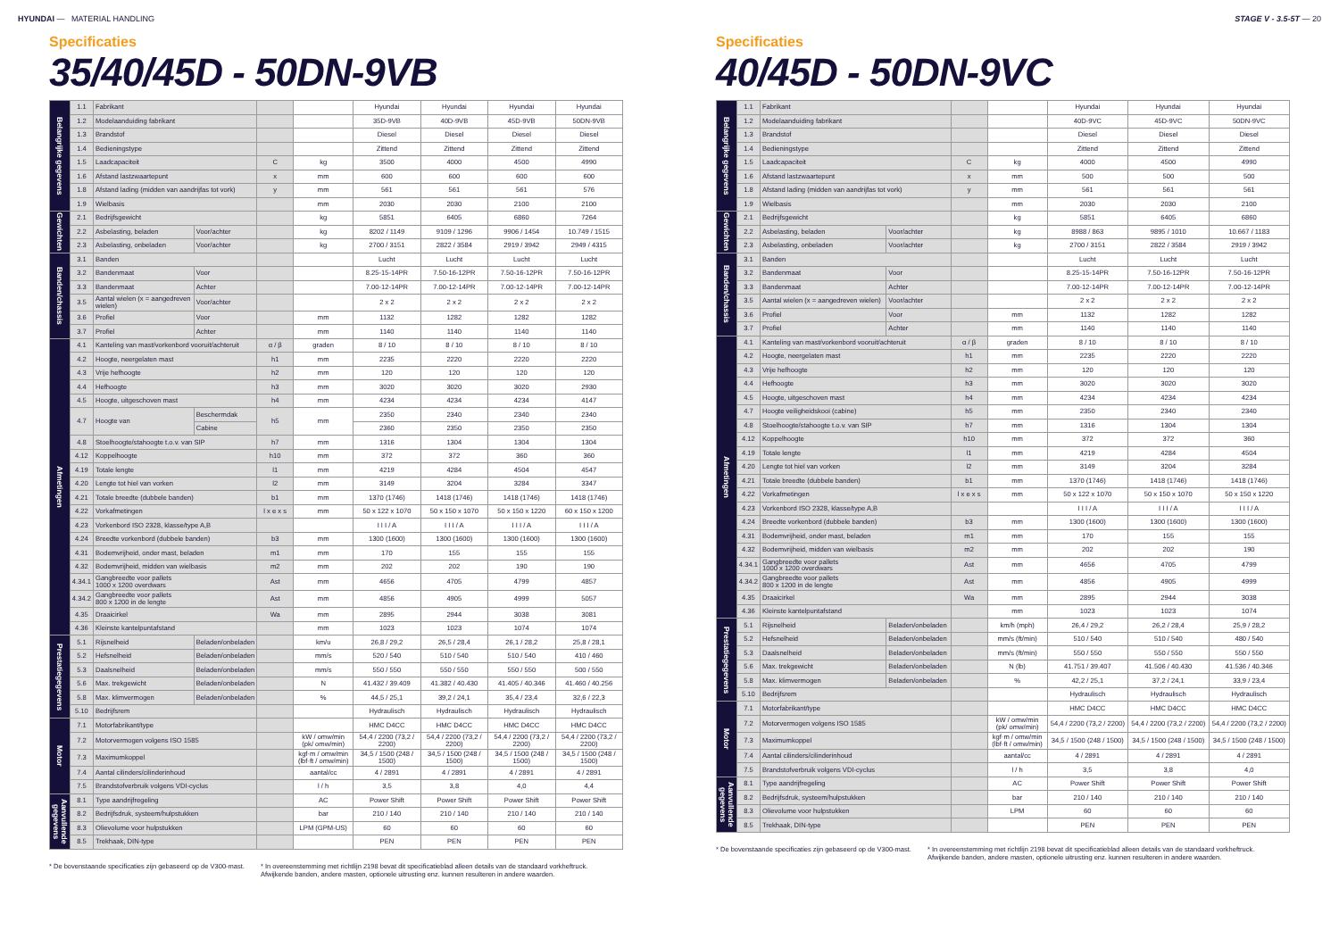HYUNDAI — MATERIAL HANDLING STAGE V - 3.5-5T — 20
Specificaties
35/40/45D - 50DN-9VB
| Belangrijke gegevens | 1.1 | Fabrikant | | | | Hyundai | Hyundai | Hyundai | Hyundai |
| | 1.2 | Modelaanduiding fabrikant | | | | 35D-9VB | 40D-9VB | 45D-9VB | 50DN-9VB |
| | 1.3 | Brandstof | | | | Diesel | Diesel | Diesel | Diesel |
| | 1.4 | Bedieningstype | | | | Zittend | Zittend | Zittend | Zittend |
| | 1.5 | Laadcapaciteit | | C | kg | 3500 | 4000 | 4500 | 4990 |
| | 1.6 | Afstand lastzwaartepunt | | x | mm | 600 | 600 | 600 | 600 |
| | 1.8 | Afstand lading (midden van aandrijfas tot vork) | | y | mm | 561 | 561 | 561 | 576 |
| | 1.9 | Wielbasis | | | mm | 2030 | 2030 | 2100 | 2100 |
| Gewichten | 2.1 | Bedrijfsgewicht | | | kg | 5851 | 6405 | 6860 | 7264 |
| | 2.2 | Asbelasting, beladen | Voor/achter | | kg | 8202 / 1149 | 9109 / 1296 | 9906 / 1454 | 10.749 / 1515 |
| | 2.3 | Asbelasting, onbeladen | Voor/achter | | kg | 2700 / 3151 | 2822 / 3584 | 2919 / 3942 | 2949 / 4315 |
| Banden/chassis | 3.1 | Banden | | | | Lucht | Lucht | Lucht | Lucht |
| | 3.2 | Bandenmaat | Voor | | | 8.25-15-14PR | 7.50-16-12PR | 7.50-16-12PR | 7.50-16-12PR |
| | 3.3 | Bandenmaat | Achter | | | 7.00-12-14PR | 7.00-12-14PR | 7.00-12-14PR | 7.00-12-14PR |
| | 3.5 | Aantal wielen (x = aangedreven wielen) | Voor/achter | | | 2 x 2 | 2 x 2 | 2 x 2 | 2 x 2 |
| | 3.6 | Profiel | Voor | | mm | 1132 | 1282 | 1282 | 1282 |
| | 3.7 | Profiel | Achter | | mm | 1140 | 1140 | 1140 | 1140 |
| Afmetingen | 4.1 | Kanteling van mast/vorkenbord vooruit/achteruit | | α / β | graden | 8 / 10 | 8 / 10 | 8 / 10 | 8 / 10 |
| | 4.2 | Hoogte, neergelaten mast | | h1 | mm | 2235 | 2220 | 2220 | 2220 |
| | 4.3 | Vrije hefhoogte | | h2 | mm | 120 | 120 | 120 | 120 |
| | 4.4 | Hefhoogte | | h3 | mm | 3020 | 3020 | 3020 | 2930 |
| | 4.5 | Hoogte, uitgeschoven mast | | h4 | mm | 4234 | 4234 | 4234 | 4147 |
| | 4.7 | Hoogte van | Beschermdak | h5 | mm | 2350 | 2340 | 2340 | 2340 |
| | | | Cabine | | | 2360 | 2350 | 2350 | 2350 |
| | 4.8 | Stoelhoogte/stahoogte t.o.v. van SIP | | h7 | mm | 1316 | 1304 | 1304 | 1304 |
| | 4.12 | Koppelhoogte | | h10 | mm | 372 | 372 | 360 | 360 |
| | 4.19 | Totale lengte | | l1 | mm | 4219 | 4284 | 4504 | 4547 |
| | 4.20 | Lengte tot hiel van vorken | | l2 | mm | 3149 | 3204 | 3284 | 3347 |
| | 4.21 | Totale breedte (dubbele banden) | | b1 | mm | 1370 (1746) | 1418 (1746) | 1418 (1746) | 1418 (1746) |
| | 4.22 | Vorkafmetingen | | l x e x s | mm | 50 x 122 x 1070 | 50 x 150 x 1070 | 50 x 150 x 1220 | 60 x 150 x 1200 |
| | 4.23 | Vorkenbord ISO 2328, klasse/type A,B | | | | I I I / A | I I I / A | I I I / A | I I I / A |
| | 4.24 | Breedte vorkenbord (dubbele banden) | | b3 | mm | 1300 (1600) | 1300 (1600) | 1300 (1600) | 1300 (1600) |
| | 4.31 | Bodemvrijheid, onder mast, beladen | | m1 | mm | 170 | 155 | 155 | 155 |
| | 4.32 | Bodemvrijheid, midden van wielbasis | | m2 | mm | 202 | 202 | 190 | 190 |
| | 4.34.1 | Gangbreedte voor pallets 1000 x 1200 overdwars | | Ast | mm | 4656 | 4705 | 4799 | 4857 |
| | 4.34.2 | Gangbreedte voor pallets 800 x 1200 in de lengte | | Ast | mm | 4856 | 4905 | 4999 | 5057 |
| | 4.35 | Draaicirkel | | Wa | mm | 2895 | 2944 | 3038 | 3081 |
| | 4.36 | Kleinste kantelpuntafstand | | | mm | 1023 | 1023 | 1074 | 1074 |
| Prestatiegegevens | 5.1 | Rijsnelheid | Beladen/onbeladen | | km/u | 26,8 / 29,2 | 26,5 / 28,4 | 26,1 / 28,2 | 25,8 / 28,1 |
| | 5.2 | Hefsnelheid | Beladen/onbeladen | | mm/s | 520 / 540 | 510 / 540 | 510 / 540 | 410 / 460 |
| | 5.3 | Daalsnelheid | Beladen/onbeladen | | mm/s | 550 / 550 | 550 / 550 | 550 / 550 | 500 / 550 |
| | 5.6 | Max. trekgewicht | Beladen/onbeladen | | N | 41.432 / 39.409 | 41.382 / 40.430 | 41.405 / 40.346 | 41.460 / 40.256 |
| | 5.8 | Max. klimvermogen | Beladen/onbeladen | | % | 44,5 / 25,1 | 39,2 / 24,1 | 35,4 / 23,4 | 32,6 / 22,3 |
| | 5.10 | Bedrijfsrem | | | | Hydraulisch | Hydraulisch | Hydraulisch | Hydraulisch |
| Motor | 7.1 | Motorfabrikant/type | | | | HMC D4CC | HMC D4CC | HMC D4CC | HMC D4CC |
| | 7.2 | Motorvermogen volgens ISO 1585 | | | kW / omw/min (pk/ omw/min) | 54,4 / 2200 (73,2 / 2200) | 54,4 / 2200 (73,2 / 2200) | 54,4 / 2200 (73,2 / 2200) | 54,4 / 2200 (73,2 / 2200) |
| | 7.3 | Maximumkoppel | | | kgf·m / omw/min (lbf·ft / omw/min) | 34,5 / 1500 (248 / 1500) | 34,5 / 1500 (248 / 1500) | 34,5 / 1500 (248 / 1500) | 34,5 / 1500 (248 / 1500) |
| | 7.4 | Aantal cilinders/cilinderinhoud | | | aantal/cc | 4 / 2891 | 4 / 2891 | 4 / 2891 | 4 / 2891 |
| | 7.5 | Brandstofverbruik volgens VDI-cyclus | | | l / h | 3,5 | 3,8 | 4,0 | 4,4 |
| Aanvullende gegevens | 8.1 | Type aandrijfregeling | | | AC | Power Shift | Power Shift | Power Shift | Power Shift |
| | 8.2 | Bedrijfsdruk, systeem/hulpstukken | | | bar | 210 / 140 | 210 / 140 | 210 / 140 | 210 / 140 |
| | 8.3 | Olievolume voor hulpstukken | | | LPM (GPM-US) | 60 | 60 | 60 | 60 |
| | 8.5 | Trekhaak, DIN-type | | | | PEN | PEN | PEN | PEN |
* De bovenstaande specificaties zijn gebaseerd op de V300-mast.
* In overeenstemming met richtlijn 2198 bevat dit specificatieblad alleen details van de standaard vorkheftruck.
Afwijkende banden, andere masten, optionele uitrusting enz. kunnen resulteren in andere waarden.
Specificaties
40/45D - 50DN-9VC
| Belangrijke gegevens | 1.1 | Fabrikant | | | | Hyundai | Hyundai | Hyundai |
| | 1.2 | Modelaanduiding fabrikant | | | | 40D-9VC | 45D-9VC | 50DN-9VC |
| | 1.3 | Brandstof | | | | Diesel | Diesel | Diesel |
| | 1.4 | Bedieningstype | | | | Zittend | Zittend | Zittend |
| | 1.5 | Laadcapaciteit | | C | kg | 4000 | 4500 | 4990 |
| | 1.6 | Afstand lastzwaartepunt | | x | mm | 500 | 500 | 500 |
| | 1.8 | Afstand lading (midden van aandrijfas tot vork) | | y | mm | 561 | 561 | 561 |
| | 1.9 | Wielbasis | | | mm | 2030 | 2030 | 2100 |
| Gewichten | 2.1 | Bedrijfsgewicht | | | kg | 5851 | 6405 | 6860 |
| | 2.2 | Asbelasting, beladen | Voor/achter | | kg | 8988 / 863 | 9895 / 1010 | 10.667 / 1183 |
| | 2.3 | Asbelasting, onbeladen | Voor/achter | | kg | 2700 / 3151 | 2822 / 3584 | 2919 / 3942 |
| Banden/chassis | 3.1 | Banden | | | | Lucht | Lucht | Lucht |
| | 3.2 | Bandenmaat | Voor | | | 8.25-15-14PR | 7.50-16-12PR | 7.50-16-12PR |
| | 3.3 | Bandenmaat | Achter | | | 7.00-12-14PR | 7.00-12-14PR | 7.00-12-14PR |
| | 3.5 | Aantal wielen (x = aangedreven wielen) | Voor/achter | | | 2 x 2 | 2 x 2 | 2 x 2 |
| | 3.6 | Profiel | Voor | | mm | 1132 | 1282 | 1282 |
| | 3.7 | Profiel | Achter | | mm | 1140 | 1140 | 1140 |
| Afmetingen | 4.1 | Kanteling van mast/vorkenbord vooruit/achteruit | | α / β | graden | 8 / 10 | 8 / 10 | 8 / 10 |
| | 4.2 | Hoogte, neergelaten mast | | h1 | mm | 2235 | 2220 | 2220 |
| | 4.3 | Vrije hefhoogte | | h2 | mm | 120 | 120 | 120 |
| | 4.4 | Hefhoogte | | h3 | mm | 3020 | 3020 | 3020 |
| | 4.5 | Hoogte, uitgeschoven mast | | h4 | mm | 4234 | 4234 | 4234 |
| | 4.7 | Hoogte veiligheidskooi (cabine) | | h5 | mm | 2350 | 2340 | 2340 |
| | 4.8 | Stoelhoogte/stahoogte t.o.v. van SIP | | h7 | mm | 1316 | 1304 | 1304 |
| | 4.12 | Koppelhoogte | | h10 | mm | 372 | 372 | 360 |
| | 4.19 | Totale lengte | | l1 | mm | 4219 | 4284 | 4504 |
| | 4.20 | Lengte tot hiel van vorken | | l2 | mm | 3149 | 3204 | 3284 |
| | 4.21 | Totale breedte (dubbele banden) | | b1 | mm | 1370 (1746) | 1418 (1746) | 1418 (1746) |
| | 4.22 | Vorkafmetingen | | l x e x s | mm | 50 x 122 x 1070 | 50 x 150 x 1070 | 50 x 150 x 1220 |
| | 4.23 | Vorkenbord ISO 2328, klasse/type A,B | | | | I I I / A | I I I / A | I I I / A |
| | 4.24 | Breedte vorkenbord (dubbele banden) | | b3 | mm | 1300 (1600) | 1300 (1600) | 1300 (1600) |
| | 4.31 | Bodemvrijheid, onder mast, beladen | | m1 | mm | 170 | 155 | 155 |
| | 4.32 | Bodemvrijheid, midden van wielbasis | | m2 | mm | 202 | 202 | 190 |
| | 4.34.1 | Gangbreedte voor pallets 1000 x 1200 overdwars | | Ast | mm | 4656 | 4705 | 4799 |
| | 4.34.2 | Gangbreedte voor pallets 800 x 1200 in de lengte | | Ast | mm | 4856 | 4905 | 4999 |
| | 4.35 | Draaicirkel | | Wa | mm | 2895 | 2944 | 3038 |
| | 4.36 | Kleinste kantelpuntafstand | | | mm | 1023 | 1023 | 1074 |
| Prestatiegegevens | 5.1 | Rijsnelheid | Beladen/onbeladen | | km/h (mph) | 26,4 / 29,2 | 26,2 / 28,4 | 25,9 / 28,2 |
| | 5.2 | Hefsnelheid | Beladen/onbeladen | | mm/s (ft/min) | 510 / 540 | 510 / 540 | 480 / 540 |
| | 5.3 | Daalsnelheid | Beladen/onbeladen | | mm/s (ft/min) | 550 / 550 | 550 / 550 | 550 / 550 |
| | 5.6 | Max. trekgewicht | Beladen/onbeladen | | N (lb) | 41.751 / 39.407 | 41.506 / 40.430 | 41.536 / 40.346 |
| | 5.8 | Max. klimvermogen | Beladen/onbeladen | | % | 42,2 / 25,1 | 37,2 / 24,1 | 33,9 / 23,4 |
| | 5.10 | Bedrijfsrem | | | | Hydraulisch | Hydraulisch | Hydraulisch |
| Motor | 7.1 | Motorfabrikant/type | | | | HMC D4CC | HMC D4CC | HMC D4CC |
| | 7.2 | Motorvermogen volgens ISO 1585 | | | kW / omw/min (pk/ omw/min) | 54,4 / 2200 (73,2 / 2200) | 54,4 / 2200 (73,2 / 2200) | 54,4 / 2200 (73,2 / 2200) |
| | 7.3 | Maximumkoppel | | | kgf·m / omw/min (lbf·ft / omw/min) | 34,5 / 1500 (248 / 1500) | 34,5 / 1500 (248 / 1500) | 34,5 / 1500 (248 / 1500) |
| | 7.4 | Aantal cilinders/cilinderinhoud | | | aantal/cc | 4 / 2891 | 4 / 2891 | 4 / 2891 |
| | 7.5 | Brandstofverbruik volgens VDI-cyclus | | | l / h | 3,5 | 3,8 | 4,0 |
| Aanvullende gegevens | 8.1 | Type aandrijfregeling | | | AC | Power Shift | Power Shift | Power Shift |
| | 8.2 | Bedrijfsdruk, systeem/hulpstukken | | | bar | 210 / 140 | 210 / 140 | 210 / 140 |
| | 8.3 | Olievolume voor hulpstukken | | | LPM | 60 | 60 | 60 |
| | 8.5 | Trekhaak, DIN-type | | | | PEN | PEN | PEN |
* De bovenstaande specificaties zijn gebaseerd op de V300-mast.
* In overeenstemming met richtlijn 2198 bevat dit specificatieblad alleen details van de standaard vorkheftruck.
Afwijkende banden, andere masten, optionele uitrusting enz. kunnen resulteren in andere waarden.